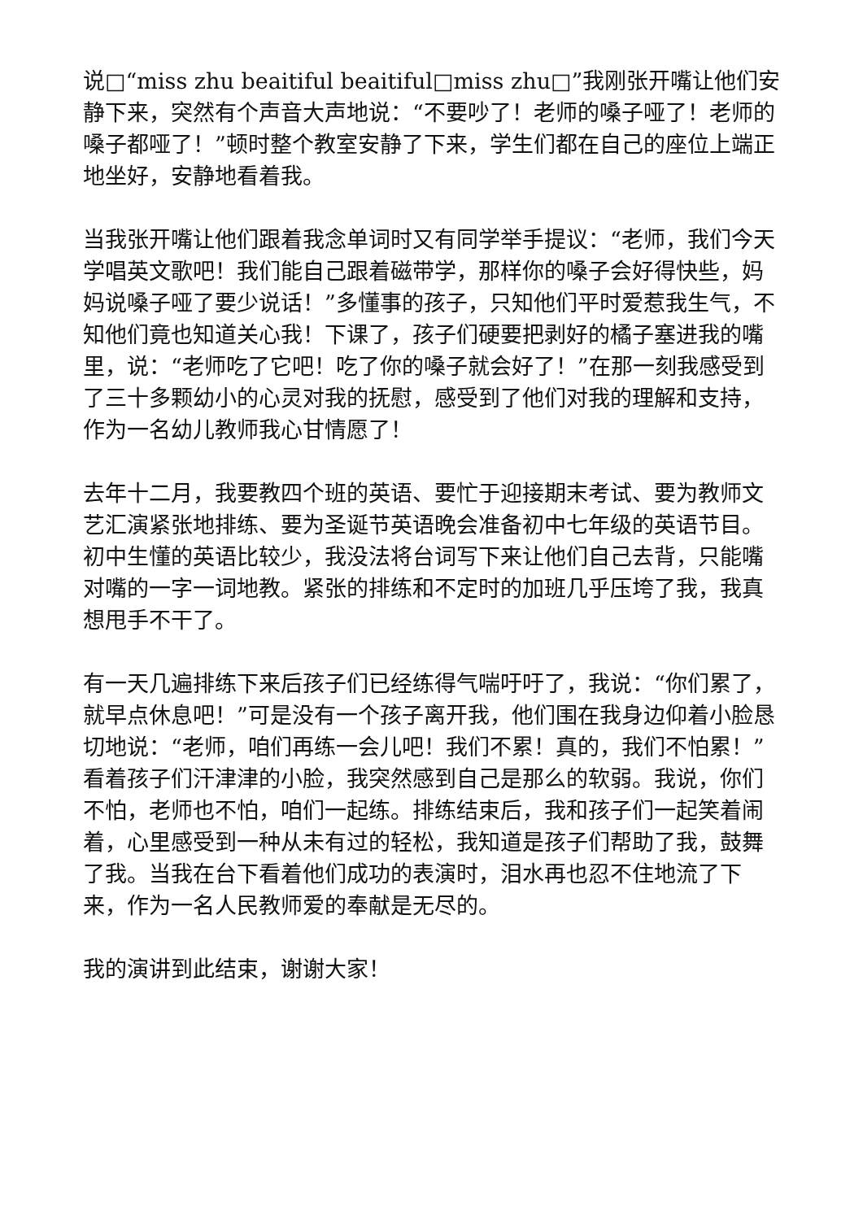说□“miss zhu beaitiful beaitiful□miss zhu□”我刚张开嘴让他们安静下来，突然有个声音大声地说：“不要吵了！老师的嗓子哑了！老师的嗓子都哑了！”顿时整个教室安静了下来，学生们都在自己的座位上端正地坐好，安静地看着我。
当我张开嘴让他们跟着我念单词时又有同学举手提议：“老师，我们今天学唱英文歌吧！我们能自己跟着磁带学，那样你的嗓子会好得快些，妈妈说嗓子哑了要少说话！”多懂事的孩子，只知他们平时爱惹我生气，不知他们竟也知道关心我！下课了，孩子们硬要把剥好的橘子塞进我的嘴里，说：“老师吃了它吧！吃了你的嗓子就会好了！”在那一刻我感受到了三十多颗幼小的心灵对我的抚慰，感受到了他们对我的理解和支持，作为一名幼儿教师我心甘情愿了！
去年十二月，我要教四个班的英语、要忙于迎接期末考试、要为教师文艺汇演紧张地排练、要为圣诞节英语晚会准备初中七年级的英语节目。初中生懂的英语比较少，我没法将台词写下来让他们自己去背，只能嘴对嘴的一字一词地教。紧张的排练和不定时的加班几乎压垮了我，我真想甩手不干了。
有一天几遍排练下来后孩子们已经练得气喘吁吁了，我说：“你们累了，就早点休息吧！”可是没有一个孩子离开我，他们围在我身边仰着小脸恳切地说：“老师，咱们再练一会儿吧！我们不累！真的，我们不怕累！”看着孩子们汗津津的小脸，我突然感到自己是那么的软弱。我说，你们不怕，老师也不怕，咱们一起练。排练结束后，我和孩子们一起笑着闹着，心里感受到一种从未有过的轻松，我知道是孩子们帮助了我，鼓舞了我。当我在台下看着他们成功的表演时，泪水再也忍不住地流了下来，作为一名人民教师爱的奉献是无尽的。
我的演讲到此结束，谢谢大家！